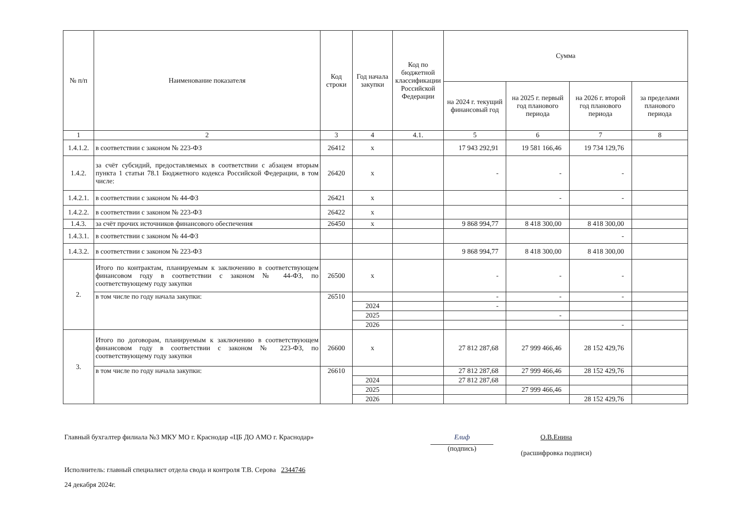| № п/п | Наименование показателя | Код строки | Год начала закупки | Код по бюджетной классификации Российской Федерации | Сумма | | | |
| --- | --- | --- | --- | --- | --- | --- | --- | --- |
| | | | | | на 2024 г. текущий финансовый год | на 2025 г. первый год планового периода | на 2026 г. второй год планового периода | за пределами планового периода |
| 1 | 2 | 3 | 4 | 4.1. | 5 | 6 | 7 | 8 |
| 1.4.1.2. | в соответствии с законом № 223-ФЗ | 26412 | x | | 17 943 292,91 | 19 581 166,46 | 19 734 129,76 | |
| 1.4.2. | за счёт субсидий, предоставляемых в соответствии с абзацем вторым пункта 1 статьи 78.1 Бюджетного кодекса Российской Федерации, в том числе: | 26420 | x | | - | - | - | |
| 1.4.2.1. | в соответствии с законом № 44-ФЗ | 26421 | x | | | - | - | |
| 1.4.2.2. | в соответствии с законом № 223-ФЗ | 26422 | x | | | | | |
| 1.4.3. | за счёт прочих источников финансового обеспечения | 26450 | x | | 9 868 994,77 | 8 418 300,00 | 8 418 300,00 | |
| 1.4.3.1. | в соответствии с законом № 44-ФЗ | | | | | | - | |
| 1.4.3.2. | в соответствии с законом № 223-ФЗ | | | | 9 868 994,77 | 8 418 300,00 | 8 418 300,00 | |
| 2. | Итого по контрактам, планируемым к заключению в соответствующем финансовом году в соответствии с законом № 44-ФЗ, по соответствующему году закупки | 26500 | x | | - | - | - | |
| | в том числе по году начала закупки: | 26510 | | | - | - | - | |
| | | | 2024 | | - | | | |
| | | | 2025 | | | - | | |
| | | | 2026 | | | | - | |
| 3. | Итого по договорам, планируемым к заключению в соответствующем финансовом году в соответствии с законом № 223-ФЗ, по соответствующему году закупки | 26600 | x | | 27 812 287,68 | 27 999 466,46 | 28 152 429,76 | |
| | в том числе по году начала закупки: | 26610 | | | 27 812 287,68 | 27 999 466,46 | 28 152 429,76 | |
| | | | 2024 | | 27 812 287,68 | | | |
| | | | 2025 | | | 27 999 466,46 | | |
| | | | 2026 | | | | 28 152 429,76 | |
Главный бухгалтер филиала №3 МКУ МО г. Краснодар «ЦБ ДО АМО г. Краснодар»
Елиф
(подпись)
О.В.Енина
(расшифровка подписи)
Исполнитель: главный специалист отдела свода и контроля Т.В. Серова 2344746
24 декабря 2024г.